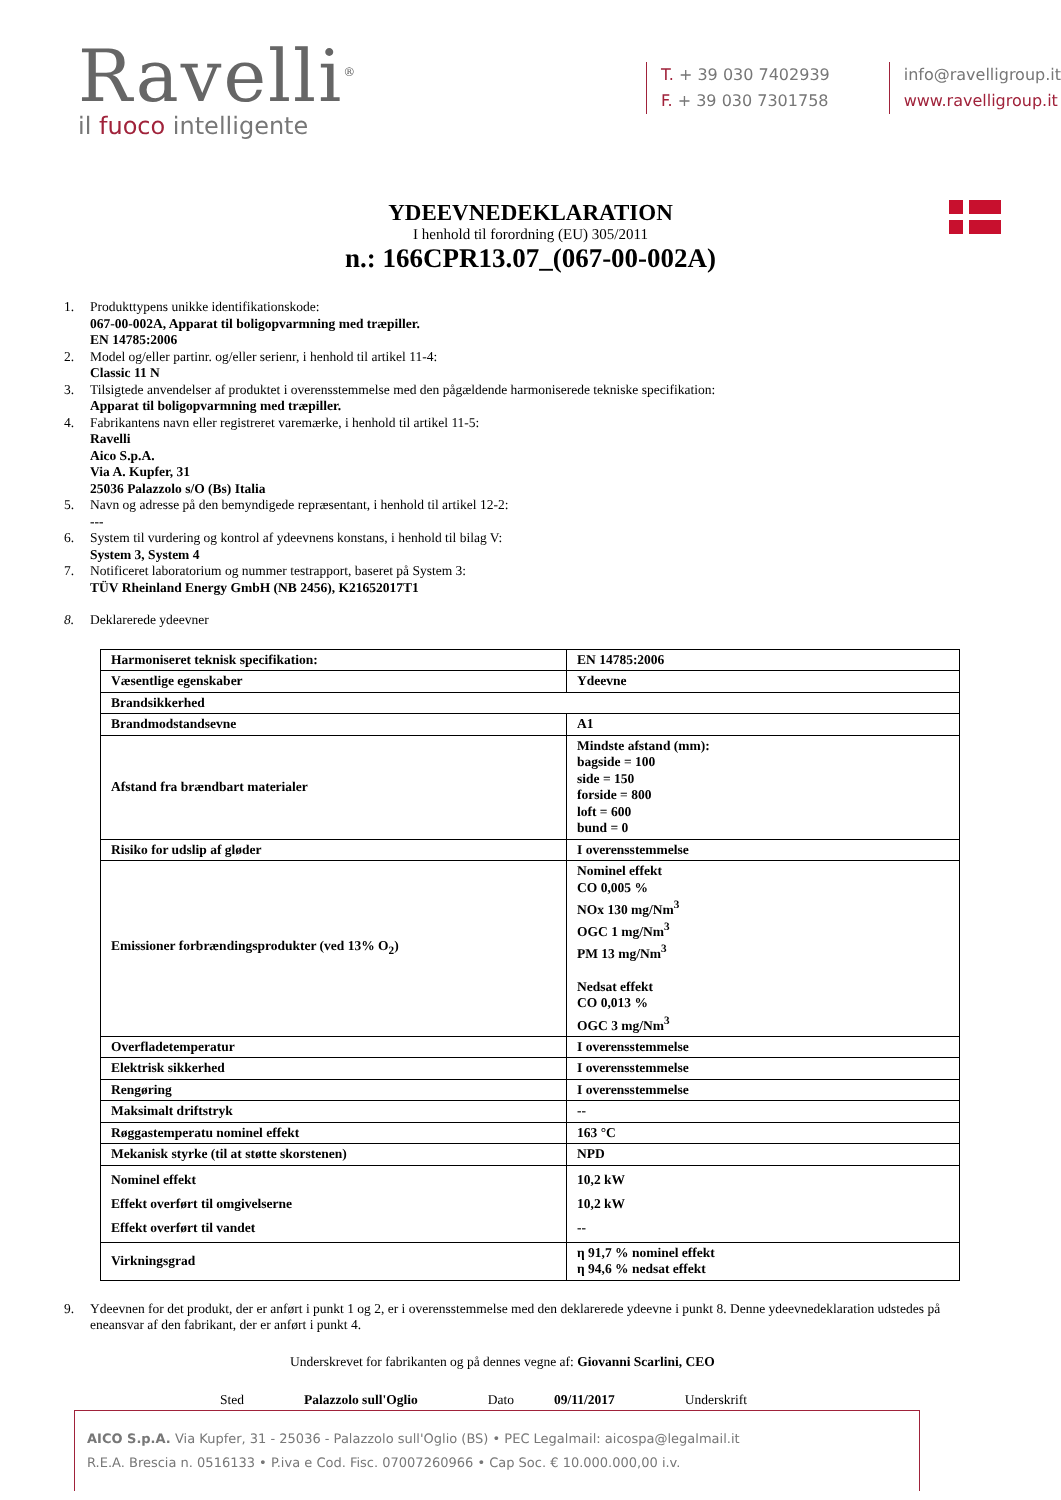Ravelli<sup>®</sup>
il fuoco intelligente
T. + 39 030 7402939
F. + 39 030 7301758
info@ravelligroup.it
www.ravelligroup.it
YDEEVNEDEKLARATION
I henhold til forordning (EU) 305/2011
n.: 166CPR13.07_(067-00-002A)
1. Produkttypens unikke identifikationskode:
067-00-002A, Apparat til boligopvarmning med træpiller.
EN 14785:2006
2. Model og/eller partinr. og/eller serienr, i henhold til artikel 11-4:
Classic 11 N
3. Tilsigtede anvendelser af produktet i overensstemmelse med den pågældende harmoniserede tekniske specifikation:
Apparat til boligopvarmning med træpiller.
4. Fabrikantens navn eller registreret varemærke, i henhold til artikel 11-5:
Ravelli
Aico S.p.A.
Via A. Kupfer, 31
25036 Palazzolo s/O (Bs) Italia
5. Navn og adresse på den bemyndigede repræsentant, i henhold til artikel 12-2:
---
6. System til vurdering og kontrol af ydeevnens konstans, i henhold til bilag V:
System 3, System 4
7. Notificeret laboratorium og nummer testrapport, baseret på System 3:
TÜV Rheinland Energy GmbH (NB 2456), K21652017T1
8. Deklarerede ydeevner
| Harmoniseret teknisk specifikation: | EN 14785:2006 |
| Væsentlige egenskaber | Ydeevne |
| Brandsikkerhed | |
| Brandmodstandsevne | A1 |
| Afstand fra brændbart materialer | Mindste afstand (mm): bagside = 100 side = 150 forside = 800 loft = 600 bund = 0 |
| Risiko for udslip af gløder | I overensstemmelse |
| Emissioner forbrændingsprodukter (ved 13% O<sub>2</sub>) | Nominel effekt CO 0,005 % NOx 130 mg/Nm<sup>3</sup> OGC 1 mg/Nm<sup>3</sup> PM 13 mg/Nm<sup>3</sup> Nedsat effekt CO 0,013 % OGC 3 mg/Nm<sup>3</sup> |
| Overfladetemperatur | I overensstemmelse |
| Elektrisk sikkerhed | I overensstemmelse |
| Rengøring | I overensstemmelse |
| Maksimalt driftstryk | -- |
| Røggastemperatu nominel effekt | 163 °C |
| Mekanisk styrke (til at støtte skorstenen) | NPD |
| Nominel effekt Effekt overført til omgivelserne Effekt overført til vandet | 10,2 kW 10,2 kW -- |
| Virkningsgrad | η 91,7 % nominel effekt η 94,6 % nedsat effekt |
9. Ydeevnen for det produkt, der er anført i punkt 1 og 2, er i overensstemmelse med den deklarerede ydeevne i punkt 8. Denne ydeevnedeklaration udstedes på eneansvar af den fabrikant, der er anført i punkt 4.
Underskrevet for fabrikanten og på dennes vegne af: Giovanni Scarlini, CEO
Sted Palazzolo sull'Oglio Dato 09/11/2017 Underskrift
AICO S.p.A. Via Kupfer, 31 - 25036 - Palazzolo sull'Oglio (BS) • PEC Legalmail: aicospa@legalmail.it
R.E.A. Brescia n. 0516133 • P.iva e Cod. Fisc. 07007260966 • Cap Soc. € 10.000.000,00 i.v.